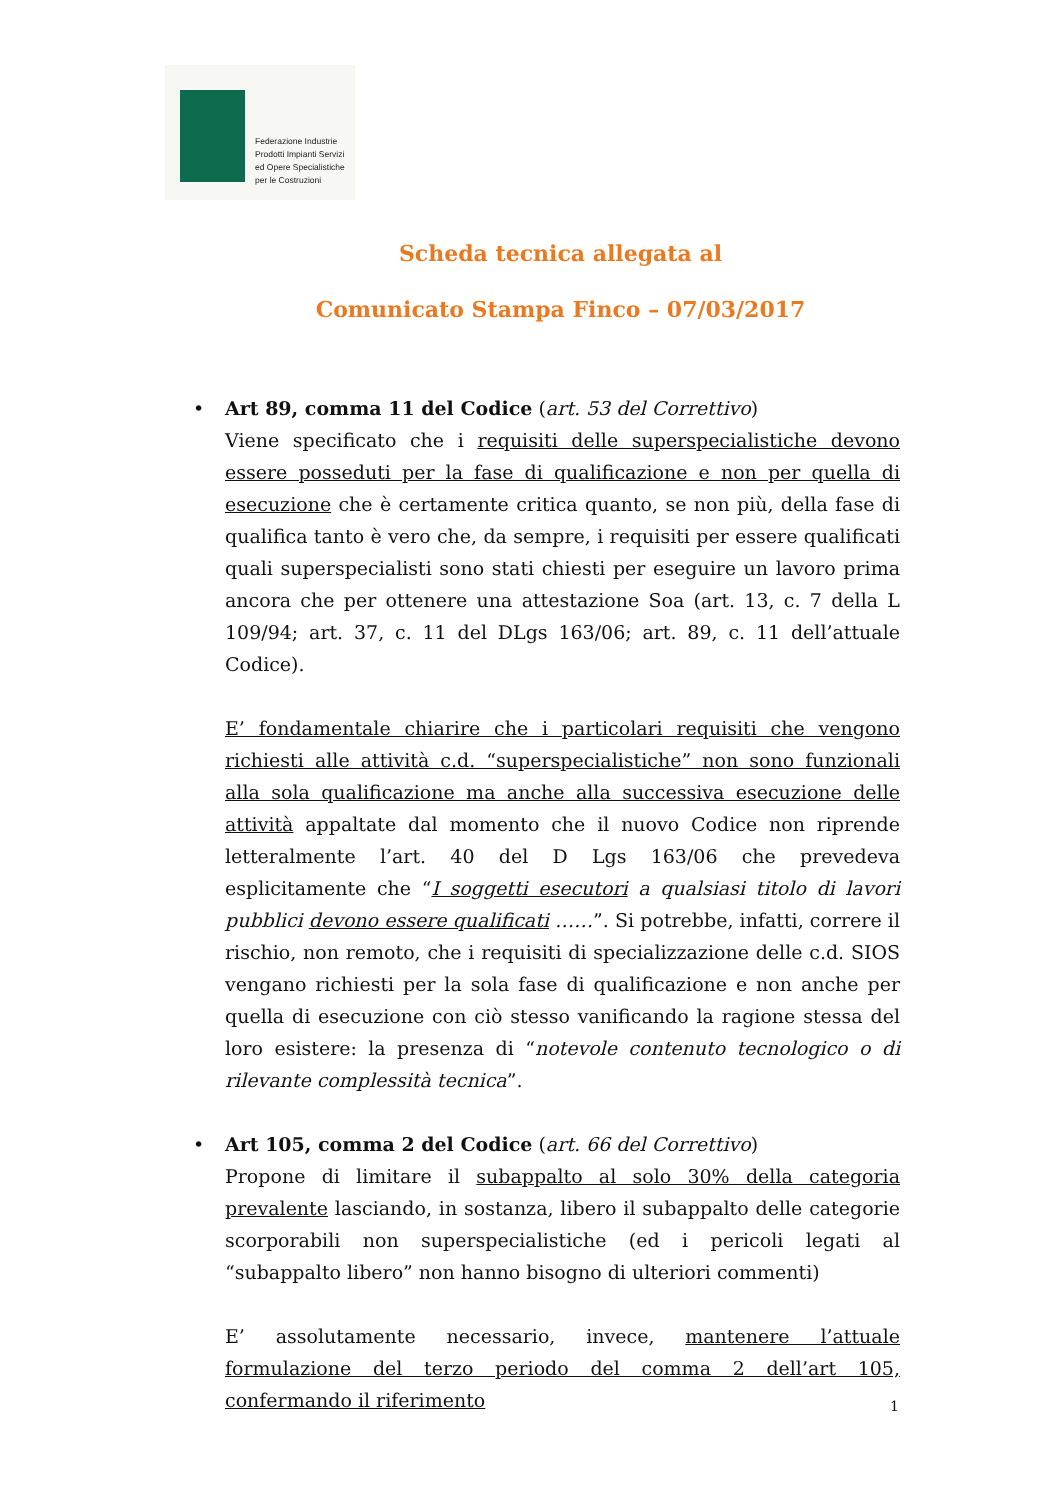Federazione Industrie
Prodotti Impianti Servizi
ed Opere Specialistiche
per le Costruzioni
Scheda tecnica allegata al
Comunicato Stampa Finco – 07/03/2017
•
Art 89, comma 11 del Codice (art. 53 del Correttivo)
Viene specificato che i requisiti delle superspecialistiche devono essere posseduti per la fase di qualificazione e non per quella di esecuzione che è certamente critica quanto, se non più, della fase di qualifica tanto è vero che, da sempre, i requisiti per essere qualificati quali superspecialisti sono stati chiesti per eseguire un lavoro prima ancora che per ottenere una attestazione Soa (art. 13, c. 7 della L 109/94; art. 37, c. 11 del DLgs 163/06; art. 89, c. 11 dell’attuale Codice).
E’ fondamentale chiarire che i particolari requisiti che vengono richiesti alle attività c.d. “superspecialistiche” non sono funzionali alla sola qualificazione ma anche alla successiva esecuzione delle attività appaltate dal momento che il nuovo Codice non riprende letteralmente l’art. 40 del D Lgs 163/06 che prevedeva esplicitamente che “I soggetti esecutori a qualsiasi titolo di lavori pubblici devono essere qualificati ……”. Si potrebbe, infatti, correre il rischio, non remoto, che i requisiti di specializzazione delle c.d. SIOS vengano richiesti per la sola fase di qualificazione e non anche per quella di esecuzione con ciò stesso vanificando la ragione stessa del loro esistere: la presenza di “notevole contenuto tecnologico o di rilevante complessità tecnica”.
•
Art 105, comma 2 del Codice (art. 66 del Correttivo)
Propone di limitare il subappalto al solo 30% della categoria prevalente lasciando, in sostanza, libero il subappalto delle categorie scorporabili non superspecialistiche (ed i pericoli legati al “subappalto libero” non hanno bisogno di ulteriori commenti)
E’ assolutamente necessario, invece, mantenere l’attuale formulazione del terzo periodo del comma 2 dell’art 105, confermando il riferimento
1